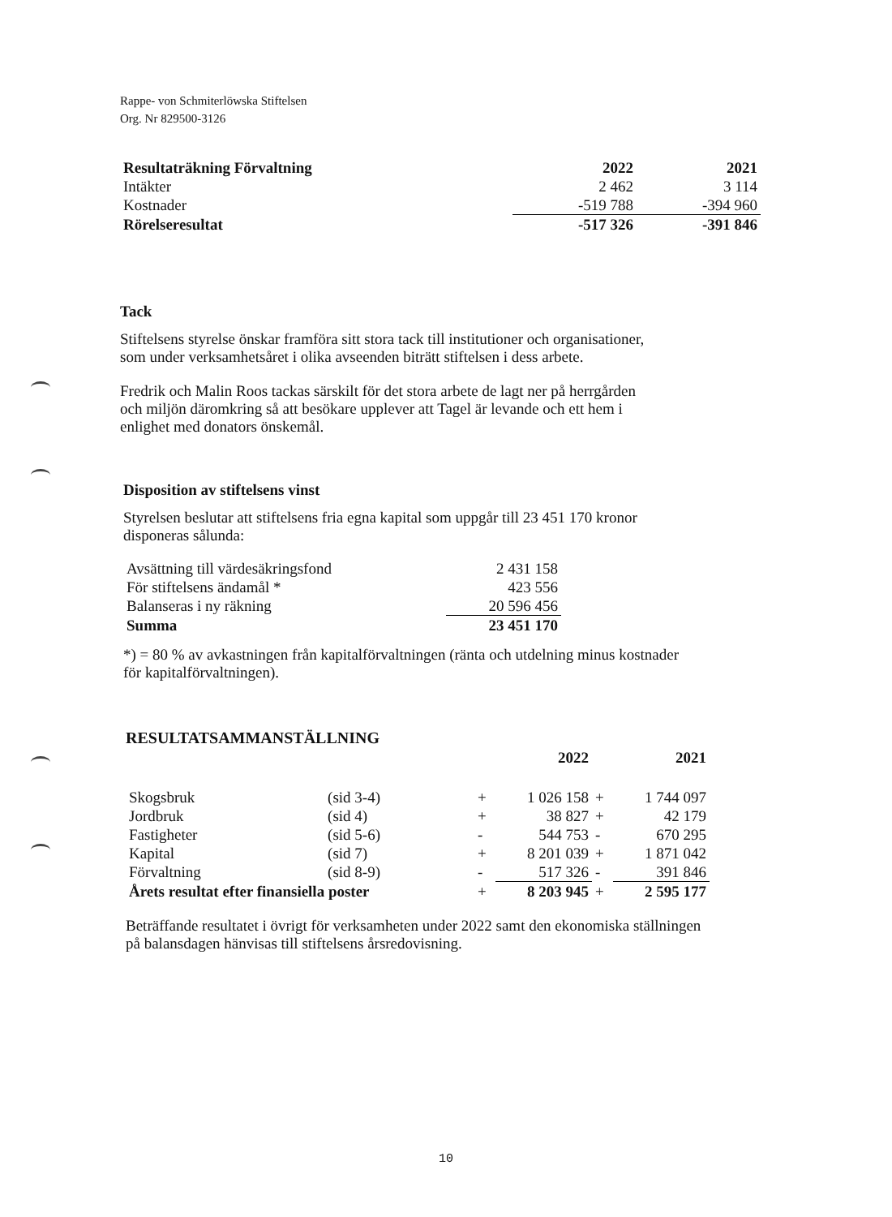Rappe- von Schmiterlöwska Stiftelsen
Org. Nr 829500-3126
| Resultaträkning Förvaltning | 2022 | 2021 |
| --- | --- | --- |
| Intäkter | 2 462 | 3 114 |
| Kostnader | -519 788 | -394 960 |
| Rörelseresultat | -517 326 | -391 846 |
Tack
Stiftelsens styrelse önskar framföra sitt stora tack till institutioner och organisationer,
som under verksamhetsåret i olika avseenden biträtt stiftelsen i dess arbete.
Fredrik och Malin Roos tackas särskilt för det stora arbete de lagt ner på herrgården
och miljön däromkring så att besökare upplever att Tagel är levande och ett hem i
enlighet med donators önskemål.
Disposition av stiftelsens vinst
Styrelsen beslutar att stiftelsens fria egna kapital som uppgår till 23 451 170 kronor
disponeras sålunda:
| Avsättning till värdesäkringsfond | 2 431 158 |
| För stiftelsens ändamål * | 423 556 |
| Balanseras i ny räkning | 20 596 456 |
| Summa | 23 451 170 |
*) = 80 % av avkastningen från kapitalförvaltningen (ränta och utdelning minus kostnader
för kapitalförvaltningen).
RESULTATSAMMANSTÄLLNING
| | | | 2022 | | 2021 |
| --- | --- | --- | --- | --- | --- |
| Skogsbruk | (sid 3-4) | + | 1 026 158 | + | 1 744 097 |
| Jordbruk | (sid 4) | + | 38 827 | + | 42 179 |
| Fastigheter | (sid 5-6) | - | 544 753 | - | 670 295 |
| Kapital | (sid 7) | + | 8 201 039 | + | 1 871 042 |
| Förvaltning | (sid 8-9) | - | 517 326 | - | 391 846 |
| Årets resultat efter finansiella poster | | + | 8 203 945 | + | 2 595 177 |
Beträffande resultatet i övrigt för verksamheten under 2022 samt den ekonomiska ställningen
på balansdagen hänvisas till stiftelsens årsredovisning.
10